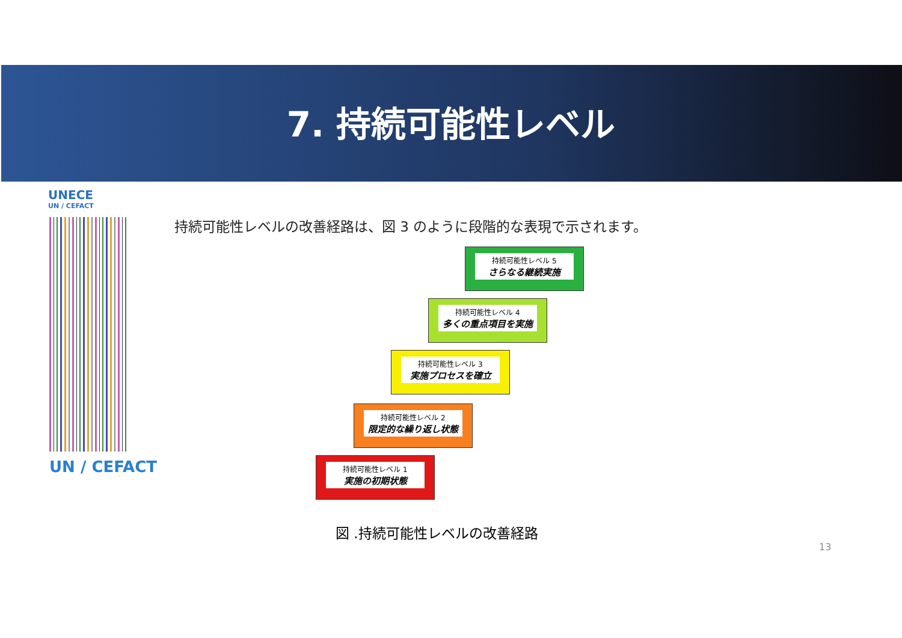7. 持続可能性レベル
UNECE
UN / CEFACT
UN / CEFACT
持続可能性レベルの改善経路は、図 3 のように段階的な表現で示されます。
持続可能性レベル 5
さらなる継続実施
持続可能性レベル 4
多くの重点項目を実施
持続可能性レベル 3
実施プロセスを確立
持続可能性レベル 2
限定的な繰り返し状態
持続可能性レベル 1
実施の初期状態
図 .持続可能性レベルの改善経路
13